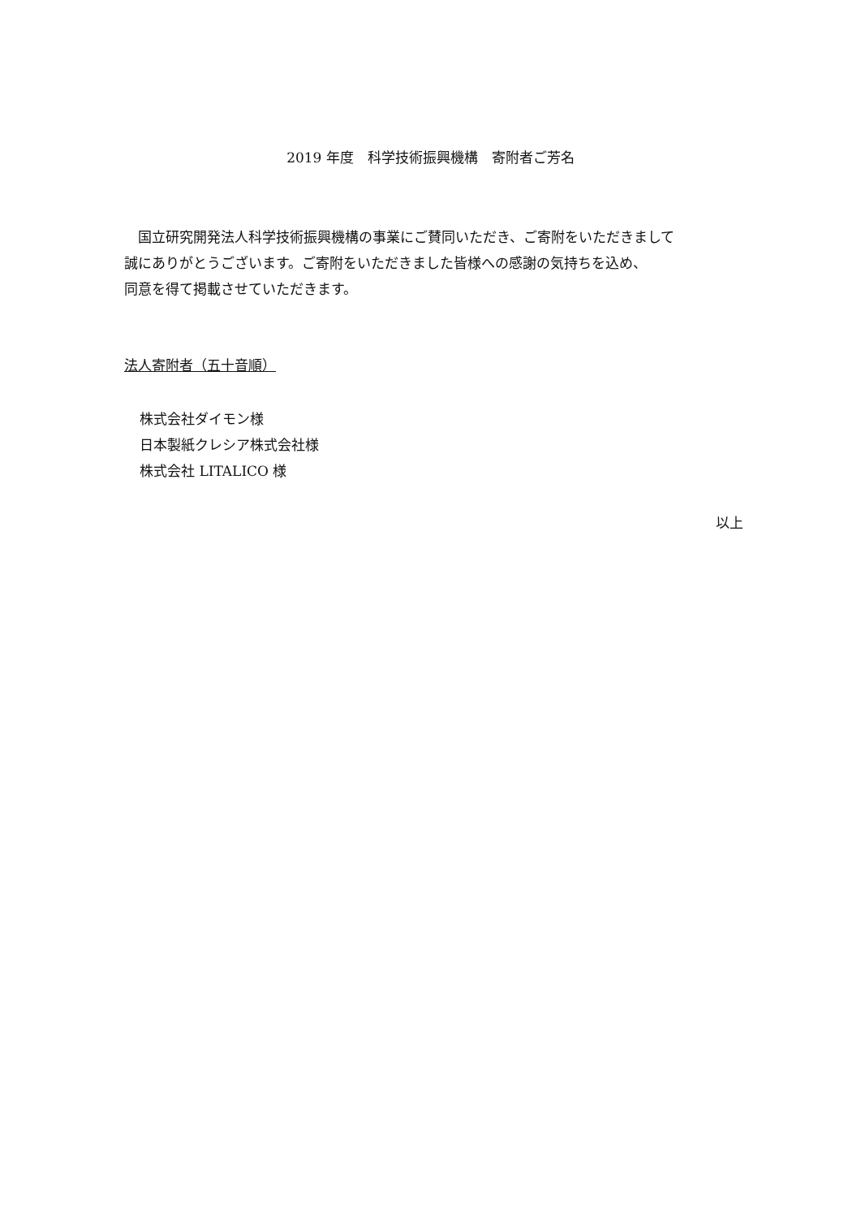2019 年度　科学技術振興機構　寄附者ご芳名
　国立研究開発法人科学技術振興機構の事業にご賛同いただき、ご寄附をいただきまして
誠にありがとうございます。ご寄附をいただきました皆様への感謝の気持ちを込め、
同意を得て掲載させていただきます。
法人寄附者（五十音順）
株式会社ダイモン様
日本製紙クレシア株式会社様
株式会社 LITALICO 様
以上